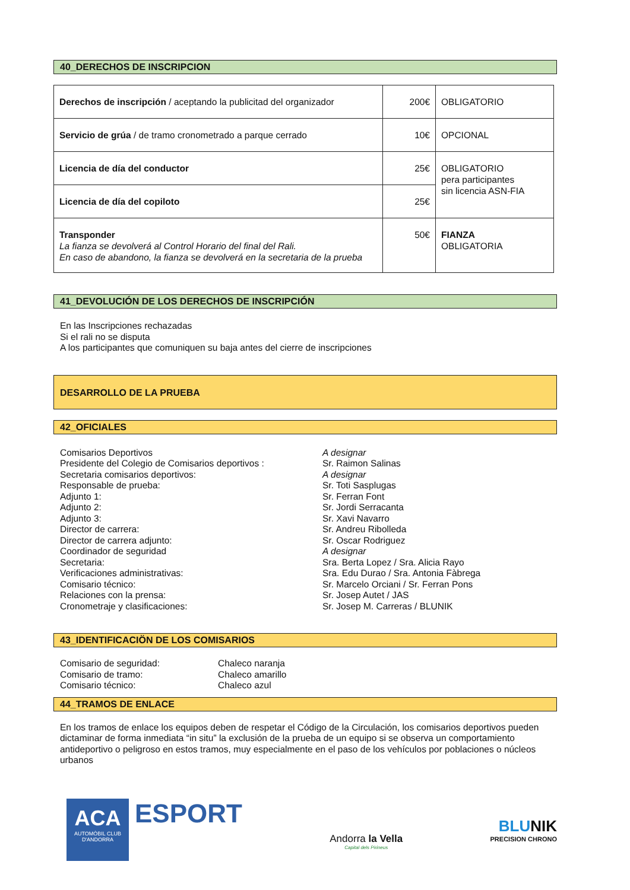40_DERECHOS DE INSCRIPCION
| Derechos de inscripción / aceptando la publicitad del organizador | 200€ | OBLIGATORIO |
| Servicio de grúa / de tramo cronometrado a parque cerrado | 10€ | OPCIONAL |
| Licencia de día del conductor | 25€ | OBLIGATORIO pera participantes sin licencia ASN-FIA |
| Licencia de día del copiloto | 25€ | |
| Transponder La fianza se devolverá al Control Horario del final del Rali. En caso de abandono, la fianza se devolverá en la secretaria de la prueba | 50€ | FIANZA OBLIGATORIA |
41_DEVOLUCIÓN DE LOS DERECHOS DE INSCRIPCIÓN
En las Inscripciones rechazadas
Si el rali no se disputa
A los participantes que comuniquen su baja antes del cierre de inscripciones
DESARROLLO DE LA PRUEBA
42_OFICIALES
Comisarios Deportivos
Presidente del Colegio de Comisarios deportivos :
Secretaria comisarios deportivos:
Responsable de prueba:
Adjunto 1:
Adjunto 2:
Adjunto 3:
Director de carrera:
Director de carrera adjunto:
Coordinador de seguridad
Secretaria:
Verificaciones administrativas:
Comisario técnico:
Relaciones con la prensa:
Cronometraje y clasificaciones:
A designar
Sr. Raimon Salinas
A designar
Sr. Toti Sasplugas
Sr. Ferran Font
Sr. Jordi Serracanta
Sr. Xavi Navarro
Sr. Andreu Ribolleda
Sr. Oscar Rodriguez
A designar
Sra. Berta Lopez / Sra. Alicia Rayo
Sra. Edu Durao / Sra. Antonia Fàbrega
Sr. Marcelo Orciani / Sr. Ferran Pons
Sr. Josep Autet / JAS
Sr. Josep M. Carreras / BLUNIK
43_IDENTIFICACIÖN DE LOS COMISARIOS
Comisario de seguridad:
Comisario de tramo:
Comisario técnico:
Chaleco naranja
Chaleco amarillo
Chaleco azul
44_TRAMOS DE ENLACE
En los tramos de enlace los equipos deben de respetar el Código de la Circulación, los comisarios deportivos pueden dictaminar de forma inmediata “in situ” la exclusión de la prueba de un equipo si se observa un comportamiento antideportivo o peligroso en estos tramos, muy especialmente en el paso de los vehículos por poblaciones o núcleos urbanos
ACA
AUTOMÒBIL CLUB
D'ANDORRA
ESPORT
Andorra la Vella
Capital dels Pirineus
BLUNIK
PRECISION CHRONO